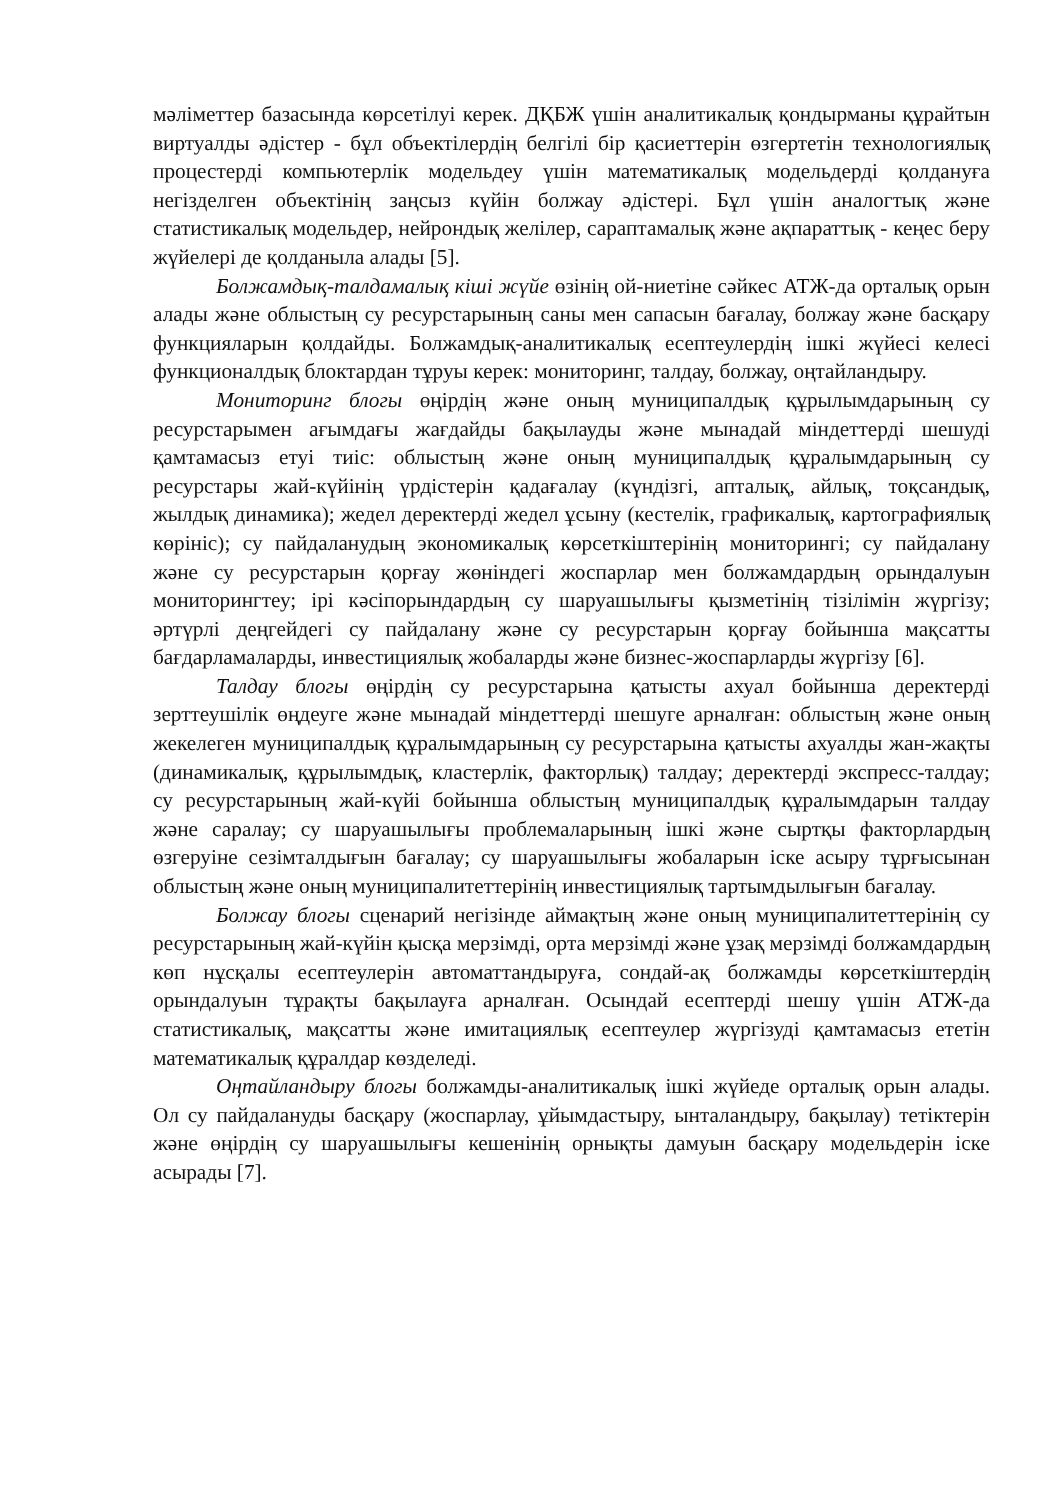мәліметтер базасында көрсетілуі керек. ДҚБЖ үшін аналитикалық қондырманы құрайтын виртуалды әдістер - бұл объектілердің белгілі бір қасиеттерін өзгертетін технологиялық процестерді компьютерлік модельдеу үшін математикалық модельдерді қолдануға негізделген объектінің заңсыз күйін болжау әдістері. Бұл үшін аналогтық және статистикалық модельдер, нейрондық желілер, сараптамалық және ақпараттық - кеңес беру жүйелері де қолданыла алады [5].
Болжамдық-талдамалық кіші жүйе өзінің ой-ниетіне сәйкес АТЖ-да орталық орын алады және облыстың су ресурстарының саны мен сапасын бағалау, болжау және басқару функцияларын қолдайды. Болжамдық-аналитикалық есептеулердің ішкі жүйесі келесі функционалдық блоктардан тұруы керек: мониторинг, талдау, болжау, оңтайландыру.
Мониторинг блогы өңірдің және оның муниципалдық құрылымдарының су ресурстарымен ағымдағы жағдайды бақылауды және мынадай міндеттерді шешуді қамтамасыз етуі тиіс: облыстың және оның муниципалдық құралымдарының су ресурстары жай-күйінің үрдістерін қадағалау (күндізгі, апталық, айлық, тоқсандық, жылдық динамика); жедел деректерді жедел ұсыну (кестелік, графикалық, картографиялық көрініс); су пайдаланудың экономикалық көрсеткіштерінің мониторингі; су пайдалану және су ресурстарын қорғау жөніндегі жоспарлар мен болжамдардың орындалуын мониторингтеу; ірі кәсіпорындардың су шаруашылығы қызметінің тізілімін жүргізу; әртүрлі деңгейдегі су пайдалану және су ресурстарын қорғау бойынша мақсатты бағдарламаларды, инвестициялық жобаларды және бизнес-жоспарларды жүргізу [6].
Талдау блогы өңірдің су ресурстарына қатысты ахуал бойынша деректерді зерттеушілік өңдеуге және мынадай міндеттерді шешуге арналған: облыстың және оның жекелеген муниципалдық құралымдарының су ресурстарына қатысты ахуалды жан-жақты (динамикалық, құрылымдық, кластерлік, факторлық) талдау; деректерді экспресс-талдау; су ресурстарының жай-күйі бойынша облыстың муниципалдық құралымдарын талдау және саралау; су шаруашылығы проблемаларының ішкі және сыртқы факторлардың өзгеруіне сезімталдығын бағалау; су шаруашылығы жобаларын іске асыру тұрғысынан облыстың және оның муниципалитеттерінің инвестициялық тартымдылығын бағалау.
Болжау блогы сценарий негізінде аймақтың және оның муниципалитеттерінің су ресурстарының жай-күйін қысқа мерзімді, орта мерзімді және ұзақ мерзімді болжамдардың көп нұсқалы есептеулерін автоматтандыруға, сондай-ақ болжамды көрсеткіштердің орындалуын тұрақты бақылауға арналған. Осындай есептерді шешу үшін АТЖ-да статистикалық, мақсатты және имитациялық есептеулер жүргізуді қамтамасыз ететін математикалық құралдар көзделеді.
Оңтайландыру блогы болжамды-аналитикалық ішкі жүйеде орталық орын алады. Ол су пайдалануды басқару (жоспарлау, ұйымдастыру, ынталандыру, бақылау) тетіктерін және өңірдің су шаруашылығы кешенінің орнықты дамуын басқару модельдерін іске асырады [7].